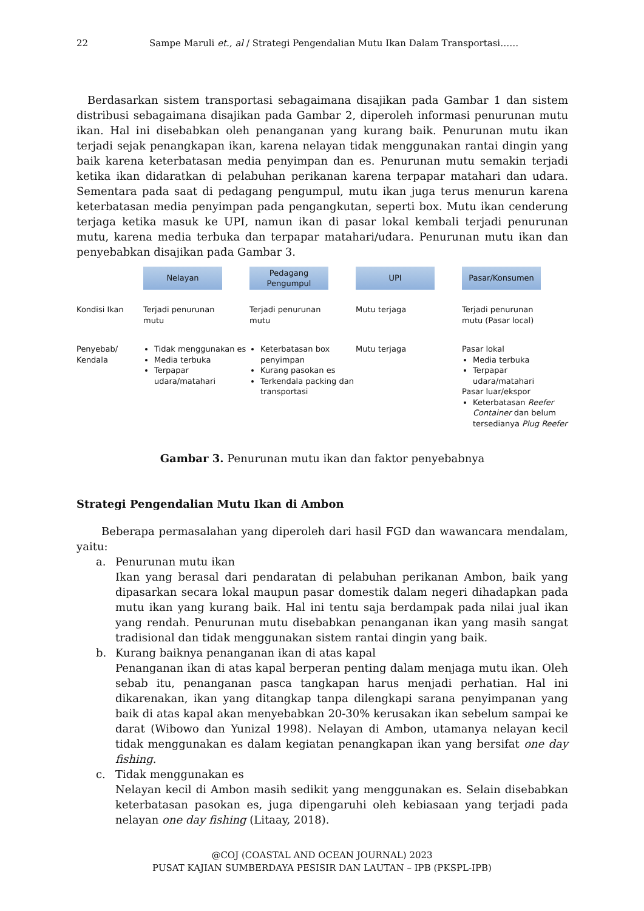22 Sampe Maruli et., al / Strategi Pengendalian Mutu Ikan Dalam Transportasi……
Berdasarkan sistem transportasi sebagaimana disajikan pada Gambar 1 dan sistem distribusi sebagaimana disajikan pada Gambar 2, diperoleh informasi penurunan mutu ikan. Hal ini disebabkan oleh penanganan yang kurang baik. Penurunan mutu ikan terjadi sejak penangkapan ikan, karena nelayan tidak menggunakan rantai dingin yang baik karena keterbatasan media penyimpan dan es. Penurunan mutu semakin terjadi ketika ikan didaratkan di pelabuhan perikanan karena terpapar matahari dan udara. Sementara pada saat di pedagang pengumpul, mutu ikan juga terus menurun karena keterbatasan media penyimpan pada pengangkutan, seperti box. Mutu ikan cenderung terjaga ketika masuk ke UPI, namun ikan di pasar lokal kembali terjadi penurunan mutu, karena media terbuka dan terpapar matahari/udara. Penurunan mutu ikan dan penyebabkan disajikan pada Gambar 3.
Nelayan
Pedagang
Pengumpul
UPI
Pasar/Konsumen
Kondisi Ikan
Terjadi penurunan
mutu
Terjadi penurunan
mutu
Mutu terjaga
Terjadi penurunan
mutu (Pasar local)
Penyebab/
Kendala
Tidak menggunakan es
Media terbuka
Terpapar udara/matahari
Keterbatasan box penyimpan
Kurang pasokan es
Terkendala packing dan transportasi
Mutu terjaga
Pasar lokal
Media terbuka
Terpapar udara/matahari
Pasar luar/ekspor
Keterbatasan Reefer Container dan belum tersedianya Plug Reefer
Gambar 3. Penurunan mutu ikan dan faktor penyebabnya
Strategi Pengendalian Mutu Ikan di Ambon
Beberapa permasalahan yang diperoleh dari hasil FGD dan wawancara mendalam, yaitu:
a. Penurunan mutu ikan
Ikan yang berasal dari pendaratan di pelabuhan perikanan Ambon, baik yang dipasarkan secara lokal maupun pasar domestik dalam negeri dihadapkan pada mutu ikan yang kurang baik. Hal ini tentu saja berdampak pada nilai jual ikan yang rendah. Penurunan mutu disebabkan penanganan ikan yang masih sangat tradisional dan tidak menggunakan sistem rantai dingin yang baik.
b. Kurang baiknya penanganan ikan di atas kapal
Penanganan ikan di atas kapal berperan penting dalam menjaga mutu ikan. Oleh sebab itu, penanganan pasca tangkapan harus menjadi perhatian. Hal ini dikarenakan, ikan yang ditangkap tanpa dilengkapi sarana penyimpanan yang baik di atas kapal akan menyebabkan 20-30% kerusakan ikan sebelum sampai ke darat (Wibowo dan Yunizal 1998). Nelayan di Ambon, utamanya nelayan kecil tidak menggunakan es dalam kegiatan penangkapan ikan yang bersifat one day fishing.
c. Tidak menggunakan es
Nelayan kecil di Ambon masih sedikit yang menggunakan es. Selain disebabkan keterbatasan pasokan es, juga dipengaruhi oleh kebiasaan yang terjadi pada nelayan one day fishing (Litaay, 2018).
@COJ (COASTAL AND OCEAN JOURNAL) 2023
PUSAT KAJIAN SUMBERDAYA PESISIR DAN LAUTAN – IPB (PKSPL-IPB)